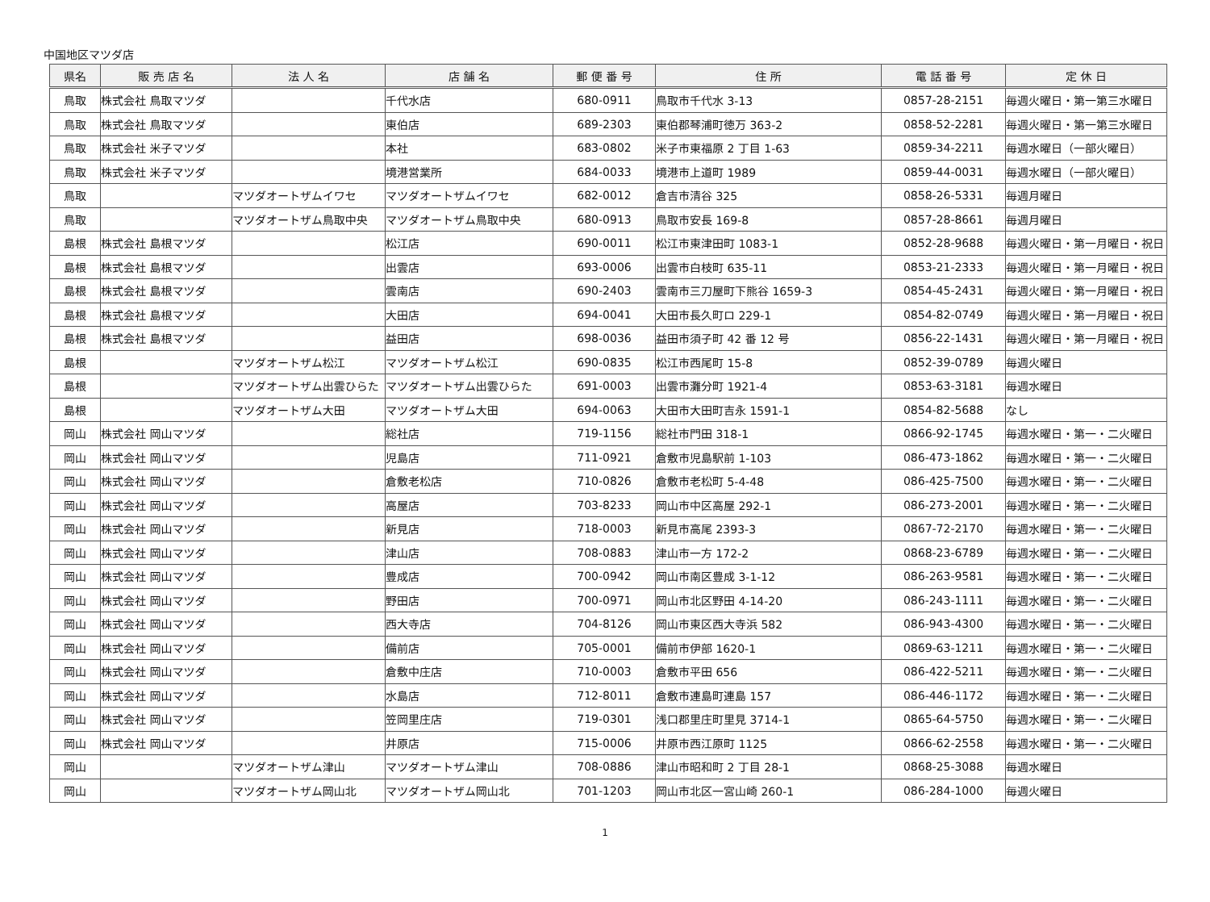中国地区マツダ店
| 県名 | 販 売 店 名 | 法 人 名 | 店 舗 名 | 郵 便 番 号 | 住 所 | 電 話 番 号 | 定 休 日 |
| --- | --- | --- | --- | --- | --- | --- | --- |
| 鳥取 | 株式会社 鳥取マツダ | | 千代水店 | 680-0911 | 鳥取市千代水 3-13 | 0857-28-2151 | 毎週火曜日・第一第三水曜日 |
| 鳥取 | 株式会社 鳥取マツダ | | 東伯店 | 689-2303 | 東伯郡琴浦町徳万 363-2 | 0858-52-2281 | 毎週火曜日・第一第三水曜日 |
| 鳥取 | 株式会社 米子マツダ | | 本社 | 683-0802 | 米子市東福原 2 丁目 1-63 | 0859-34-2211 | 毎週水曜日（一部火曜日） |
| 鳥取 | 株式会社 米子マツダ | | 境港営業所 | 684-0033 | 境港市上道町 1989 | 0859-44-0031 | 毎週水曜日（一部火曜日） |
| 鳥取 | | マツダオートザムイワセ | マツダオートザムイワセ | 682-0012 | 倉吉市清谷 325 | 0858-26-5331 | 毎週月曜日 |
| 鳥取 | | マツダオートザム鳥取中央 | マツダオートザム鳥取中央 | 680-0913 | 鳥取市安長 169-8 | 0857-28-8661 | 毎週月曜日 |
| 島根 | 株式会社 島根マツダ | | 松江店 | 690-0011 | 松江市東津田町 1083-1 | 0852-28-9688 | 毎週火曜日・第一月曜日・祝日 |
| 島根 | 株式会社 島根マツダ | | 出雲店 | 693-0006 | 出雲市白枝町 635-11 | 0853-21-2333 | 毎週火曜日・第一月曜日・祝日 |
| 島根 | 株式会社 島根マツダ | | 雲南店 | 690-2403 | 雲南市三刀屋町下熊谷 1659-3 | 0854-45-2431 | 毎週火曜日・第一月曜日・祝日 |
| 島根 | 株式会社 島根マツダ | | 大田店 | 694-0041 | 大田市長久町ロ 229-1 | 0854-82-0749 | 毎週火曜日・第一月曜日・祝日 |
| 島根 | 株式会社 島根マツダ | | 益田店 | 698-0036 | 益田市須子町 42 番 12 号 | 0856-22-1431 | 毎週火曜日・第一月曜日・祝日 |
| 島根 | | マツダオートザム松江 | マツダオートザム松江 | 690-0835 | 松江市西尾町 15-8 | 0852-39-0789 | 毎週火曜日 |
| 島根 | | マツダオートザム出雲ひらた | マツダオートザム出雲ひらた | 691-0003 | 出雲市灘分町 1921-4 | 0853-63-3181 | 毎週水曜日 |
| 島根 | | マツダオートザム大田 | マツダオートザム大田 | 694-0063 | 大田市大田町吉永 1591-1 | 0854-82-5688 | なし |
| 岡山 | 株式会社 岡山マツダ | | 総社店 | 719-1156 | 総社市門田 318-1 | 0866-92-1745 | 毎週水曜日・第一・二火曜日 |
| 岡山 | 株式会社 岡山マツダ | | 児島店 | 711-0921 | 倉敷市児島駅前 1-103 | 086-473-1862 | 毎週水曜日・第一・二火曜日 |
| 岡山 | 株式会社 岡山マツダ | | 倉敷老松店 | 710-0826 | 倉敷市老松町 5-4-48 | 086-425-7500 | 毎週水曜日・第一・二火曜日 |
| 岡山 | 株式会社 岡山マツダ | | 高屋店 | 703-8233 | 岡山市中区高屋 292-1 | 086-273-2001 | 毎週水曜日・第一・二火曜日 |
| 岡山 | 株式会社 岡山マツダ | | 新見店 | 718-0003 | 新見市高尾 2393-3 | 0867-72-2170 | 毎週水曜日・第一・二火曜日 |
| 岡山 | 株式会社 岡山マツダ | | 津山店 | 708-0883 | 津山市一方 172-2 | 0868-23-6789 | 毎週水曜日・第一・二火曜日 |
| 岡山 | 株式会社 岡山マツダ | | 豊成店 | 700-0942 | 岡山市南区豊成 3-1-12 | 086-263-9581 | 毎週水曜日・第一・二火曜日 |
| 岡山 | 株式会社 岡山マツダ | | 野田店 | 700-0971 | 岡山市北区野田 4-14-20 | 086-243-1111 | 毎週水曜日・第一・二火曜日 |
| 岡山 | 株式会社 岡山マツダ | | 西大寺店 | 704-8126 | 岡山市東区西大寺浜 582 | 086-943-4300 | 毎週水曜日・第一・二火曜日 |
| 岡山 | 株式会社 岡山マツダ | | 備前店 | 705-0001 | 備前市伊部 1620-1 | 0869-63-1211 | 毎週水曜日・第一・二火曜日 |
| 岡山 | 株式会社 岡山マツダ | | 倉敷中庄店 | 710-0003 | 倉敷市平田 656 | 086-422-5211 | 毎週水曜日・第一・二火曜日 |
| 岡山 | 株式会社 岡山マツダ | | 水島店 | 712-8011 | 倉敷市連島町連島 157 | 086-446-1172 | 毎週水曜日・第一・二火曜日 |
| 岡山 | 株式会社 岡山マツダ | | 笠岡里庄店 | 719-0301 | 浅口郡里庄町里見 3714-1 | 0865-64-5750 | 毎週水曜日・第一・二火曜日 |
| 岡山 | 株式会社 岡山マツダ | | 井原店 | 715-0006 | 井原市西江原町 1125 | 0866-62-2558 | 毎週水曜日・第一・二火曜日 |
| 岡山 | | マツダオートザム津山 | マツダオートザム津山 | 708-0886 | 津山市昭和町 2 丁目 28-1 | 0868-25-3088 | 毎週水曜日 |
| 岡山 | | マツダオートザム岡山北 | マツダオートザム岡山北 | 701-1203 | 岡山市北区一宮山崎 260-1 | 086-284-1000 | 毎週火曜日 |
1